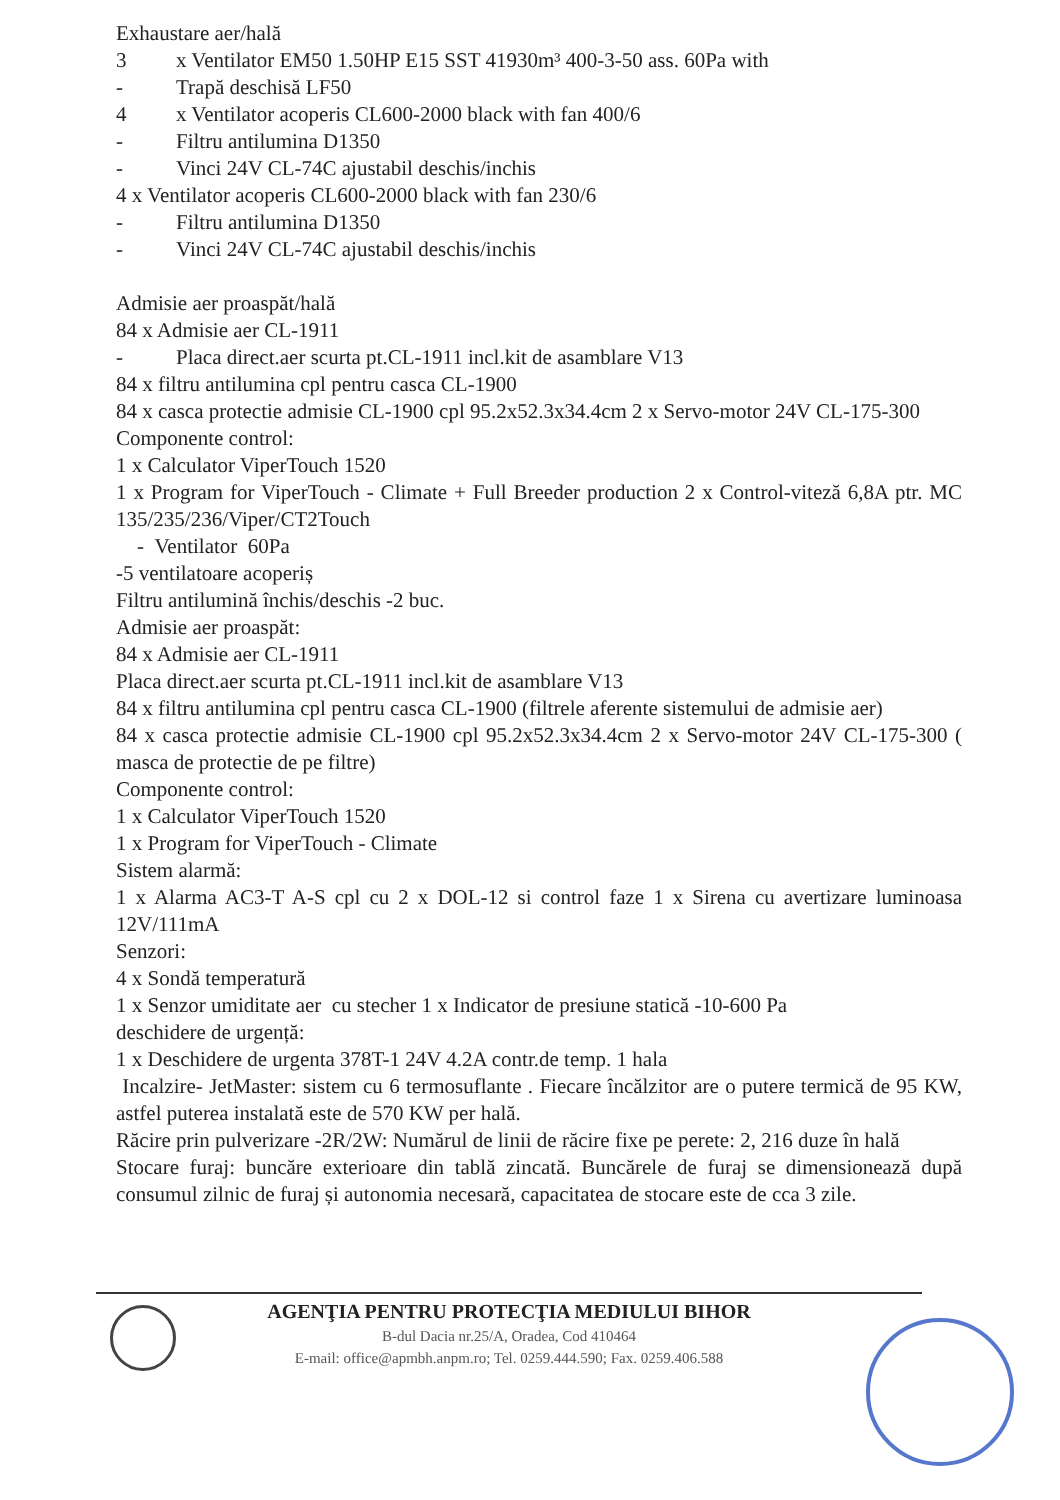Exhaustare aer/hală
3 x Ventilator EM50 1.50HP E15 SST 41930m³ 400-3-50 ass. 60Pa with
- Trapă deschisă LF50
4 x Ventilator acoperis CL600-2000 black with fan 400/6
- Filtru antilumina D1350
- Vinci 24V CL-74C ajustabil deschis/inchis
4 x Ventilator acoperis CL600-2000 black with fan 230/6
- Filtru antilumina D1350
- Vinci 24V CL-74C ajustabil deschis/inchis
Admisie aer proaspăt/hală
84 x Admisie aer CL-1911
- Placa direct.aer scurta pt.CL-1911 incl.kit de asamblare V13
84 x filtru antilumina cpl pentru casca CL-1900
84 x casca protectie admisie CL-1900 cpl 95.2x52.3x34.4cm 2 x Servo-motor 24V CL-175-300
Componente control:
1 x Calculator ViperTouch 1520
1 x Program for ViperTouch - Climate + Full Breeder production 2 x Control-viteză 6,8A ptr. MC 135/235/236/Viper/CT2Touch
- Ventilator 60Pa
-5 ventilatoare acoperiș
Filtru antilumină închis/deschis -2 buc.
Admisie aer proaspăt:
84 x Admisie aer CL-1911
Placa direct.aer scurta pt.CL-1911 incl.kit de asamblare V13
84 x filtru antilumina cpl pentru casca CL-1900 (filtrele aferente sistemului de admisie aer)
84 x casca protectie admisie CL-1900 cpl 95.2x52.3x34.4cm 2 x Servo-motor 24V CL-175-300 ( masca de protectie de pe filtre)
Componente control:
1 x Calculator ViperTouch 1520
1 x Program for ViperTouch - Climate
Sistem alarmă:
1 x Alarma AC3-T A-S cpl cu 2 x DOL-12 si control faze 1 x Sirena cu avertizare luminoasa 12V/111mA
Senzori:
4 x Sondă temperatură
1 x Senzor umiditate aer cu stecher 1 x Indicator de presiune statică -10-600 Pa
deschidere de urgență:
1 x Deschidere de urgenta 378T-1 24V 4.2A contr.de temp. 1 hala
Incalzire- JetMaster: sistem cu 6 termosuflante . Fiecare încălzitor are o putere termică de 95 KW, astfel puterea instalată este de 570 KW per hală.
Răcire prin pulverizare -2R/2W: Numărul de linii de răcire fixe pe perete: 2, 216 duze în hală
Stocare furaj: buncăre exterioare din tablă zincată. Buncărele de furaj se dimensionează după consumul zilnic de furaj și autonomia necesară, capacitatea de stocare este de cca 3 zile.
AGENŢIA PENTRU PROTECŢIA MEDIULUI BIHOR
B-dul Dacia nr.25/A, Oradea, Cod 410464
E-mail: office@apmbh.anpm.ro; Tel. 0259.444.590; Fax. 0259.406.588